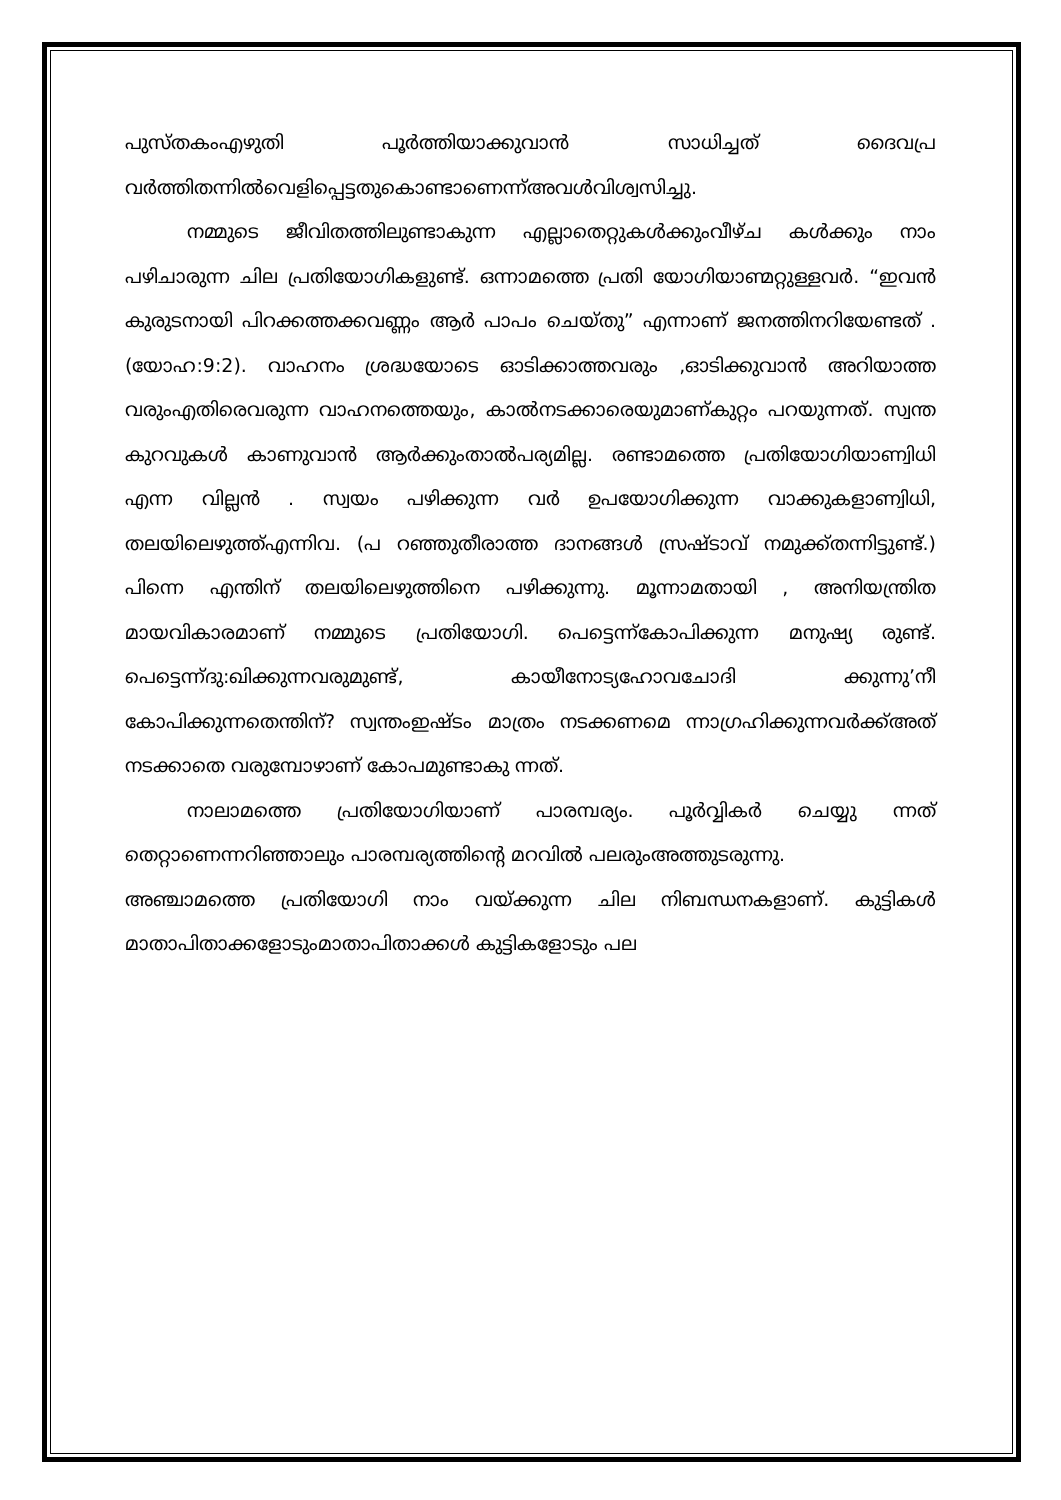പുസ്തകംഎഴുതി പൂർത്തിയാക്കുവാൻ സാധിച്ചത് ദൈവപ്ര വർത്തിതന്നിൽവെളിപ്പെട്ടതുകൊണ്ടാണെന്ന്അവൾവിശ്വസിച്ചു.
നമ്മുടെ ജീവിതത്തിലുണ്ടാകുന്ന എല്ലാതെറ്റുകൾക്കുംവീഴ്ച കൾക്കും നാം പഴിചാരുന്ന ചില പ്രതിയോഗികളുണ്ട്. ഒന്നാമത്തെ പ്രതി യോഗിയാണ്മറ്റുള്ളവർ. “ഇവൻ കുരുടനായി പിറക്കത്തക്കവണ്ണം ആർ പാപം ചെയ്തു” എന്നാണ് ജനത്തിനറിയേണ്ടത് .(യോഹ:9:2). വാഹനം ശ്രദ്ധയോടെ ഓടിക്കാത്തവരും ,ഓടിക്കുവാൻ അറിയാത്ത വരുംഎതിരെവരുന്ന വാഹനത്തെയും, കാൽനടക്കാരെയുമാണ്കുറ്റം പറയുന്നത്. സ്വന്ത കുറവുകൾ കാണുവാൻ ആർക്കുംതാൽപര്യമില്ല. രണ്ടാമത്തെ പ്രതിയോഗിയാണ്വിധി എന്ന വില്ലൻ . സ്വയം പഴിക്കുന്ന വർ ഉപയോഗിക്കുന്ന വാക്കുകളാണ്വിധി, തലയിലെഴുത്ത്എന്നിവ. (പ റഞ്ഞുതീരാത്ത ദാനങ്ങൾ സ്രഷ്ടാവ് നമുക്ക്തന്നിട്ടുണ്ട്.) പിന്നെ എന്തിന് തലയിലെഴുത്തിനെ പഴിക്കുന്നു. മൂന്നാമതായി , അനിയന്ത്രിത മായവികാരമാണ് നമ്മുടെ പ്രതിയോഗി. പെട്ടെന്ന്കോപിക്കുന്ന മനുഷ്യ രുണ്ട്. പെട്ടെന്ന്ദു:ഖിക്കുന്നവരുമുണ്ട്, കായീനോട്യഹോവചോദി ക്കുന്നു’നീ കോപിക്കുന്നതെന്തിന്? സ്വന്തംഇഷ്ടം മാത്രം നടക്കണമെ ന്നാഗ്രഹിക്കുന്നവർക്ക്അത് നടക്കാതെ വരുമ്പോഴാണ് കോപമുണ്ടാകു ന്നത്.
നാലാമത്തെ പ്രതിയോഗിയാണ് പാരമ്പര്യം. പൂർവ്വികർ ചെയ്യു ന്നത് തെറ്റാണെന്നറിഞ്ഞാലും പാരമ്പര്യത്തിന്റെ മറവിൽ പലരുംഅത്തുടരുന്നു.
അഞ്ചാമത്തെ പ്രതിയോഗി നാം വയ്ക്കുന്ന ചില നിബന്ധനകളാണ്. കുട്ടികൾ മാതാപിതാക്കളോടുംമാതാപിതാക്കൾ കുട്ടികളോടും പല